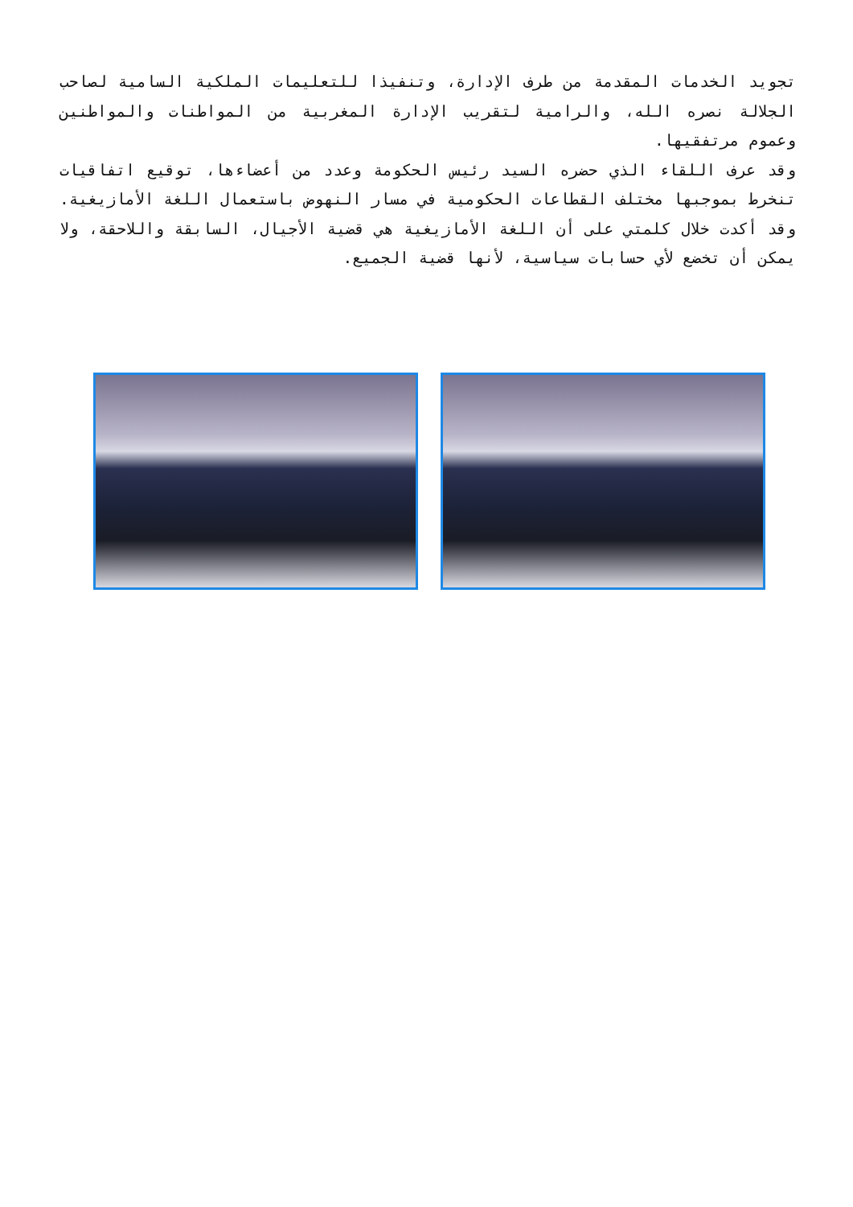تجويد الخدمات المقدمة من طرف الإدارة، وتنفيذا للتعليمات الملكية السامية لصاحب الجلالة نصره الله، والرامية لتقريب الإدارة المغربية من المواطنات والمواطنين وعموم مرتفقيها.
وقد عرف اللقاء الذي حضره السيد رئيس الحكومة وعدد من أعضاءها، توقيع اتفاقيات تنخرط بموجبها مختلف القطاعات الحكومية في مسار النهوض باستعمال اللغة الأمازيغية. وقد أكدت خلال كلمتي على أن اللغة الأمازيغية هي قضية الأجيال، السابقة واللاحقة، ولا يمكن أن تخضع لأي حسابات سياسية، لأنها قضية الجميع.